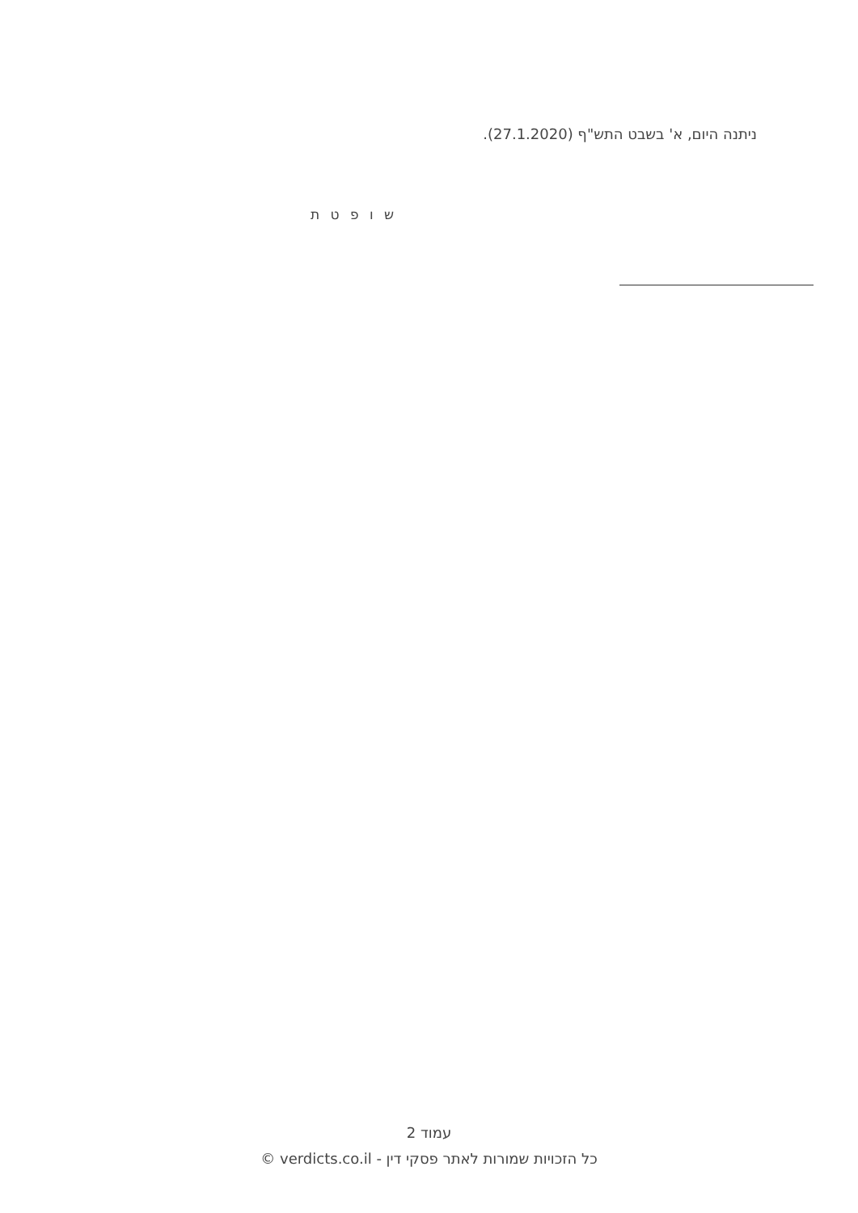ניתנה היום, א' בשבט התש"ף (27.1.2020).
ש ו פ ט ת
עמוד 2
כל הזכויות שמורות לאתר פסקי דין - verdicts.co.il ©